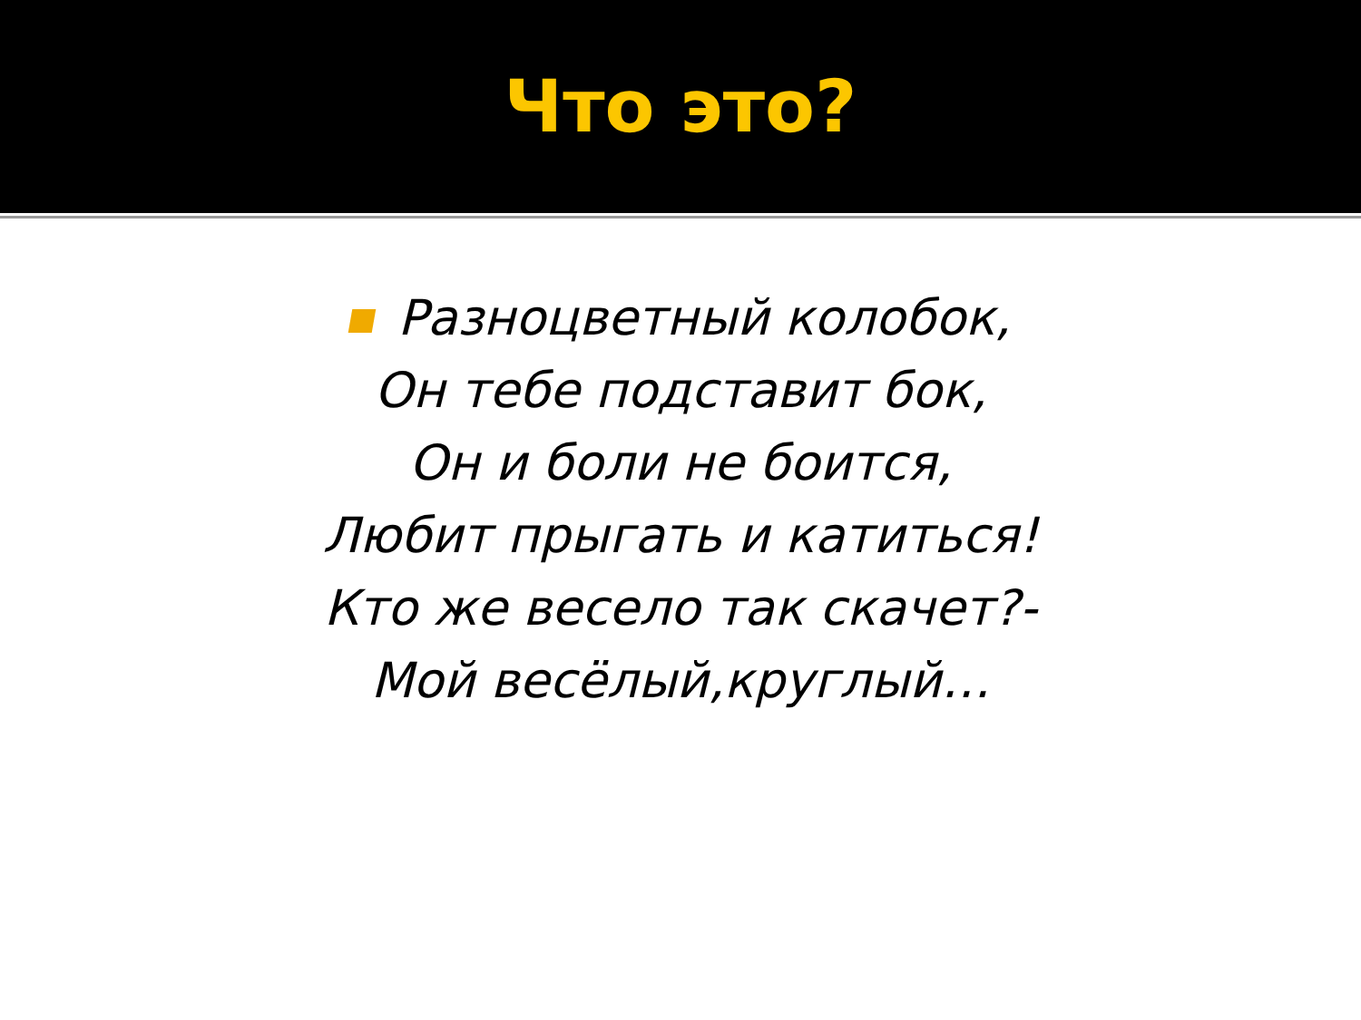Что это?
Разноцветный колобок,
Он тебе подставит бок,
Он и боли не боится,
Любит прыгать и катиться!
Кто же весело так скачет?-
Мой весёлый,круглый…